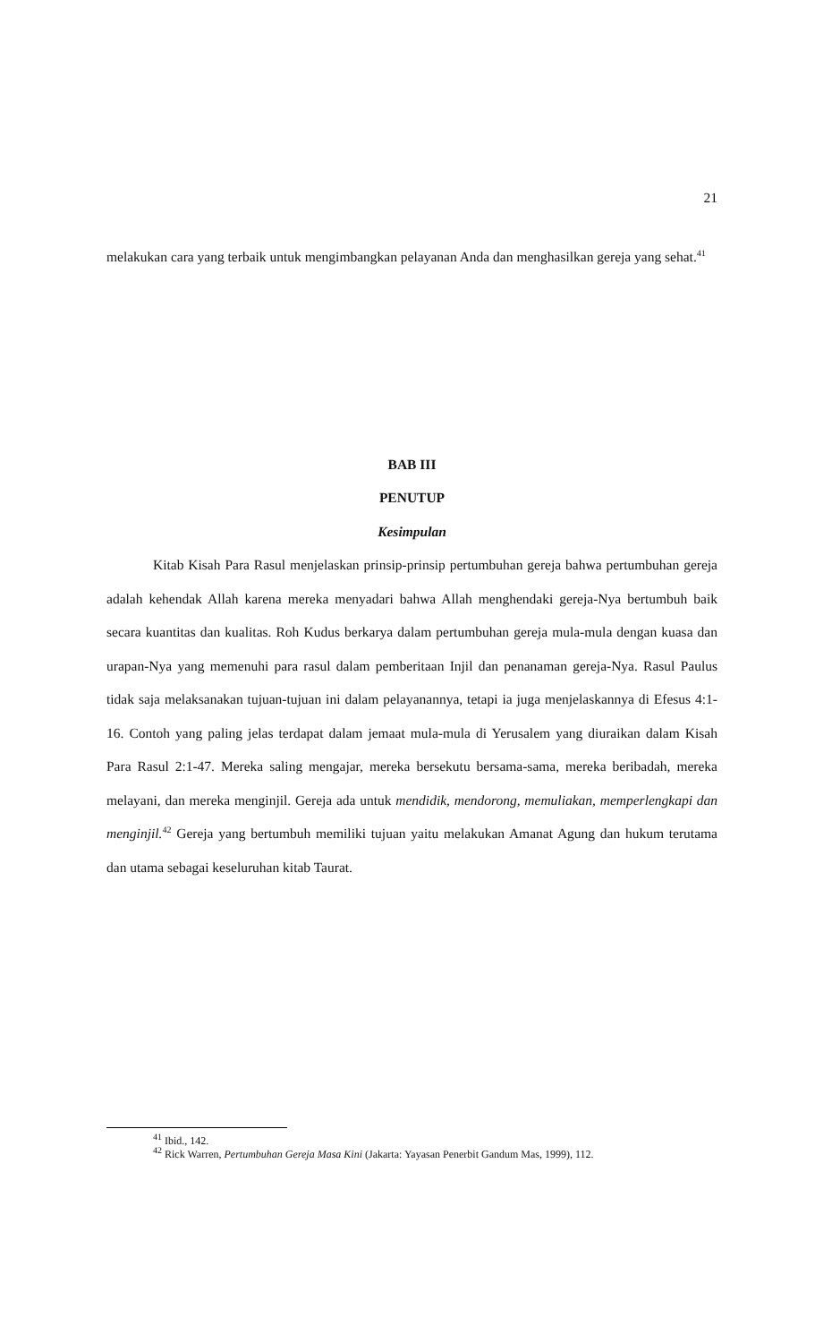21
melakukan cara yang terbaik untuk mengimbangkan pelayanan Anda dan menghasilkan gereja yang sehat.<sup>41</sup>
BAB III
PENUTUP
Kesimpulan
Kitab Kisah Para Rasul menjelaskan prinsip-prinsip pertumbuhan gereja bahwa pertumbuhan gereja adalah kehendak Allah karena mereka menyadari bahwa Allah menghendaki gereja-Nya bertumbuh baik secara kuantitas dan kualitas. Roh Kudus berkarya dalam pertumbuhan gereja mula-mula dengan kuasa dan urapan-Nya yang memenuhi para rasul dalam pemberitaan Injil dan penanaman gereja-Nya. Rasul Paulus tidak saja melaksanakan tujuan-tujuan ini dalam pelayanannya, tetapi ia juga menjelaskannya di Efesus 4:1-16. Contoh yang paling jelas terdapat dalam jemaat mula-mula di Yerusalem yang diuraikan dalam Kisah Para Rasul 2:1-47. Mereka saling mengajar, mereka bersekutu bersama-sama, mereka beribadah, mereka melayani, dan mereka menginjil. Gereja ada untuk mendidik, mendorong, memuliakan, memperlengkapi dan menginjil.<sup>42</sup> Gereja yang bertumbuh memiliki tujuan yaitu melakukan Amanat Agung dan hukum terutama dan utama sebagai keseluruhan kitab Taurat.
<sup>41</sup> Ibid., 142.
<sup>42</sup> Rick Warren, Pertumbuhan Gereja Masa Kini (Jakarta: Yayasan Penerbit Gandum Mas, 1999), 112.